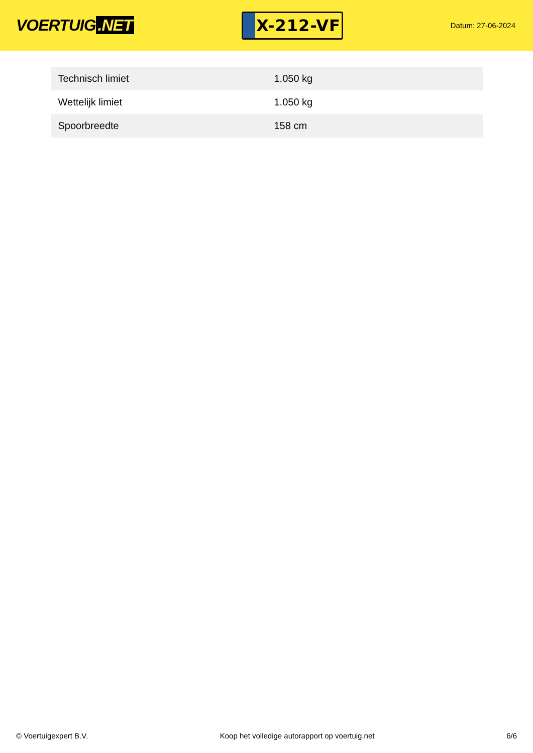VOERTUIG.NET
X-212-VF
Datum: 27-06-2024
| Technisch limiet | 1.050 kg |
| Wettelijk limiet | 1.050 kg |
| Spoorbreedte | 158 cm |
© Voertuigexpert B.V. Koop het volledige autorapport op voertuig.net 6/6